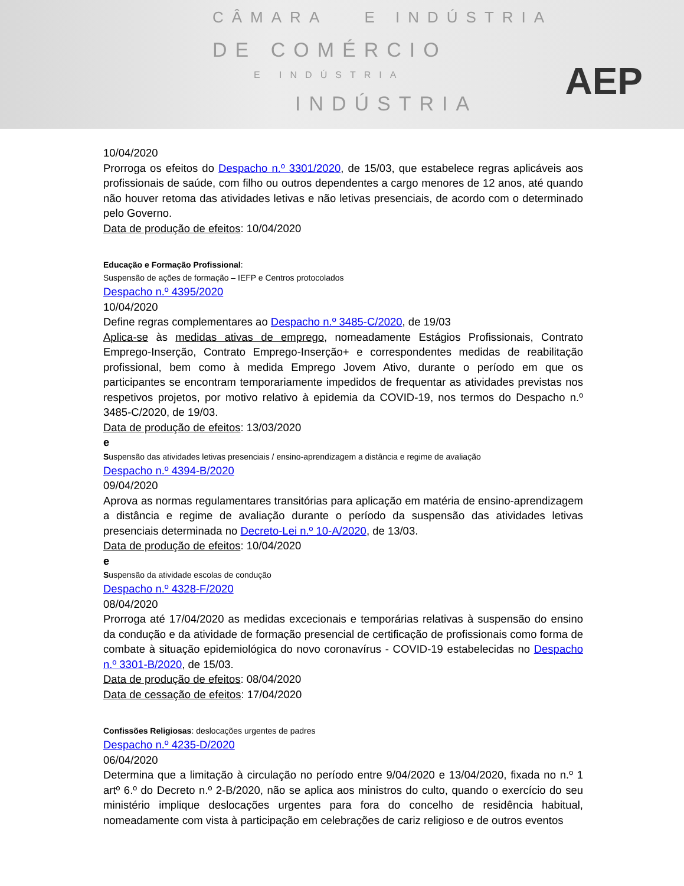CÂMARA E INDÚSTRIA
DE COMÉRCIO
E INDÚSTRIA
INDÚSTRIA
AEP
10/04/2020
Prorroga os efeitos do Despacho n.º 3301/2020, de 15/03, que estabelece regras aplicáveis aos profissionais de saúde, com filho ou outros dependentes a cargo menores de 12 anos, até quando não houver retoma das atividades letivas e não letivas presenciais, de acordo com o determinado pelo Governo.
Data de produção de efeitos: 10/04/2020
Educação e Formação Profissional:
Suspensão de ações de formação – IEFP e Centros protocolados
Despacho n.º 4395/2020
10/04/2020
Define regras complementares ao Despacho n.º 3485-C/2020, de 19/03
Aplica-se às medidas ativas de emprego, nomeadamente Estágios Profissionais, Contrato Emprego-Inserção, Contrato Emprego-Inserção+ e correspondentes medidas de reabilitação profissional, bem como à medida Emprego Jovem Ativo, durante o período em que os participantes se encontram temporariamente impedidos de frequentar as atividades previstas nos respetivos projetos, por motivo relativo à epidemia da COVID-19, nos termos do Despacho n.º 3485-C/2020, de 19/03.
Data de produção de efeitos: 13/03/2020
e
Suspensão das atividades letivas presenciais / ensino-aprendizagem a distância e regime de avaliação
Despacho n.º 4394-B/2020
09/04/2020
Aprova as normas regulamentares transitórias para aplicação em matéria de ensino-aprendizagem a distância e regime de avaliação durante o período da suspensão das atividades letivas presenciais determinada no Decreto-Lei n.º 10-A/2020, de 13/03.
Data de produção de efeitos: 10/04/2020
e
Suspensão da atividade escolas de condução
Despacho n.º 4328-F/2020
08/04/2020
Prorroga até 17/04/2020 as medidas excecionais e temporárias relativas à suspensão do ensino da condução e da atividade de formação presencial de certificação de profissionais como forma de combate à situação epidemiológica do novo coronavírus - COVID-19 estabelecidas no Despacho n.º 3301-B/2020, de 15/03.
Data de produção de efeitos: 08/04/2020
Data de cessação de efeitos: 17/04/2020
Confissões Religiosas: deslocações urgentes de padres
Despacho n.º 4235-D/2020
06/04/2020
Determina que a limitação à circulação no período entre 9/04/2020 e 13/04/2020, fixada no n.º 1 artº 6.º do Decreto n.º 2-B/2020, não se aplica aos ministros do culto, quando o exercício do seu ministério implique deslocações urgentes para fora do concelho de residência habitual, nomeadamente com vista à participação em celebrações de cariz religioso e de outros eventos